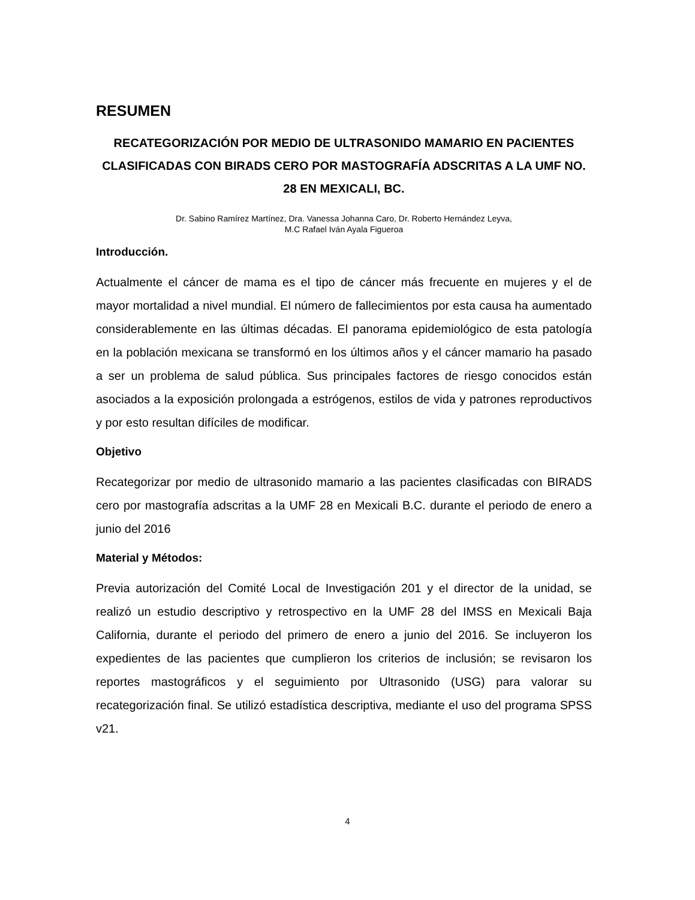RESUMEN
RECATEGORIZACIÓN POR MEDIO DE ULTRASONIDO MAMARIO EN PACIENTES CLASIFICADAS CON BIRADS CERO POR MASTOGRAFÍA ADSCRITAS A LA UMF NO. 28 EN MEXICALI, BC.
Dr. Sabino Ramírez Martínez, Dra. Vanessa Johanna Caro, Dr. Roberto Hernández Leyva,
M.C Rafael Iván Ayala Figueroa
Introducción.
Actualmente el cáncer de mama es el tipo de cáncer más frecuente en mujeres y el de mayor mortalidad a nivel mundial. El número de fallecimientos por esta causa ha aumentado considerablemente en las últimas décadas. El panorama epidemiológico de esta patología en la población mexicana se transformó en los últimos años y el cáncer mamario ha pasado a ser un problema de salud pública. Sus principales factores de riesgo conocidos están asociados a la exposición prolongada a estrógenos, estilos de vida y patrones reproductivos y por esto resultan difíciles de modificar.
Objetivo
Recategorizar por medio de ultrasonido mamario a las pacientes clasificadas con BIRADS cero por mastografía adscritas a la UMF 28 en Mexicali B.C. durante el periodo de enero a junio del 2016
Material y Métodos:
Previa autorización del Comité Local de Investigación 201 y el director de la unidad, se realizó un estudio descriptivo y retrospectivo en la UMF 28 del IMSS en Mexicali Baja California, durante el periodo del primero de enero a junio del 2016. Se incluyeron los expedientes de las pacientes que cumplieron los criterios de inclusión; se revisaron los reportes mastográficos y el seguimiento por Ultrasonido (USG) para valorar su recategorización final. Se utilizó estadística descriptiva, mediante el uso del programa SPSS v21.
4